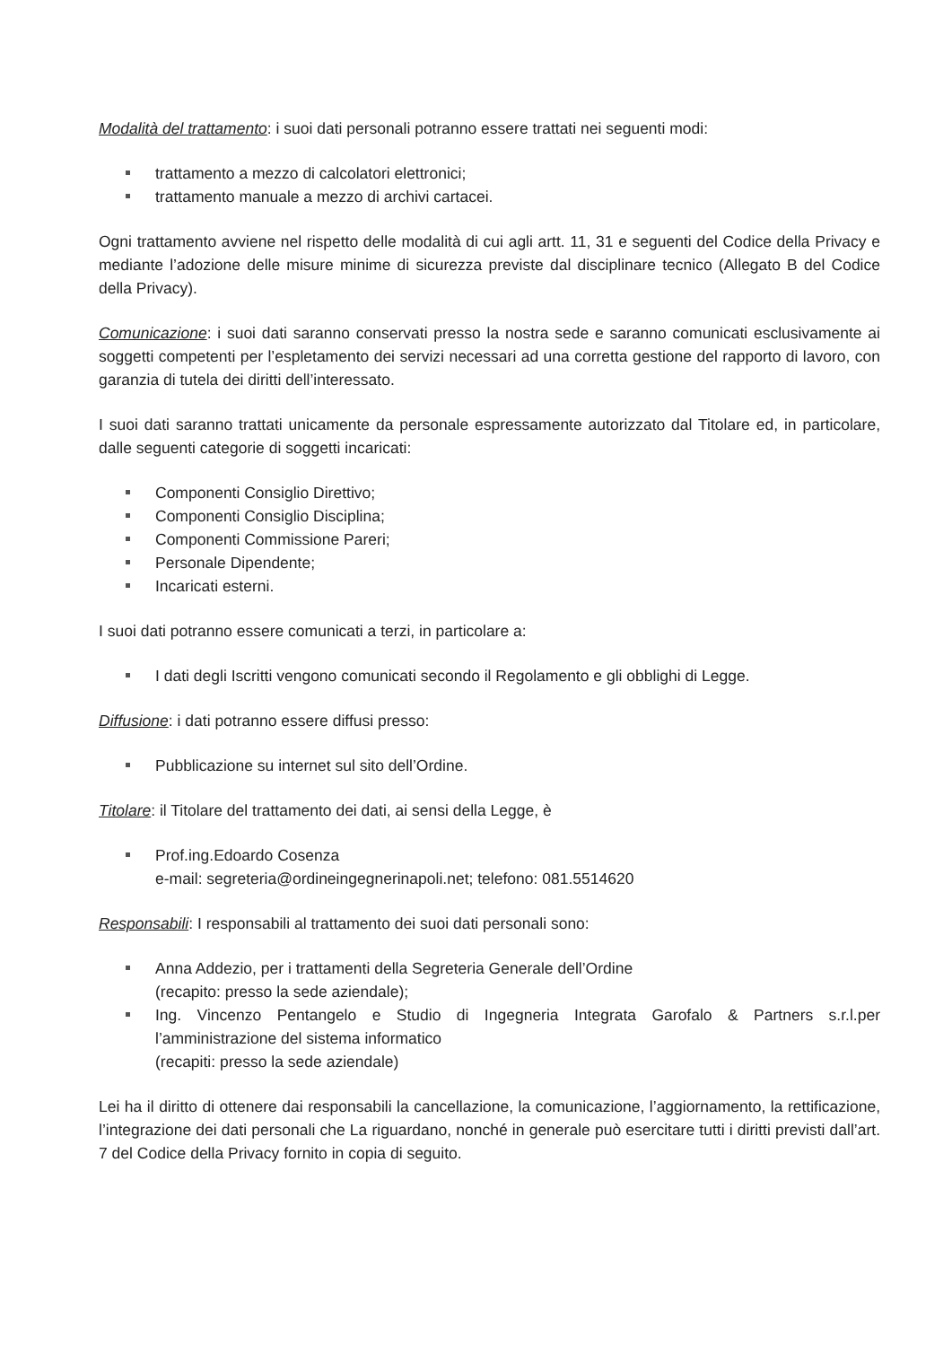Modalità del trattamento: i suoi dati personali potranno essere trattati nei seguenti modi:
trattamento a mezzo di calcolatori elettronici;
trattamento manuale a mezzo di archivi cartacei.
Ogni trattamento avviene nel rispetto delle modalità di cui agli artt. 11, 31 e seguenti del Codice della Privacy e mediante l’adozione delle misure minime di sicurezza previste dal disciplinare tecnico (Allegato B del Codice della Privacy).
Comunicazione: i suoi dati saranno conservati presso la nostra sede e saranno comunicati esclusivamente ai soggetti competenti per l’espletamento dei servizi necessari ad una corretta gestione del rapporto di lavoro, con garanzia di tutela dei diritti dell’interessato.
I suoi dati saranno trattati unicamente da personale espressamente autorizzato dal Titolare ed, in particolare, dalle seguenti categorie di soggetti incaricati:
Componenti Consiglio Direttivo;
Componenti Consiglio Disciplina;
Componenti Commissione Pareri;
Personale Dipendente;
Incaricati esterni.
I suoi dati potranno essere comunicati a terzi, in particolare a:
I dati degli Iscritti vengono comunicati secondo il Regolamento e gli obblighi di Legge.
Diffusione: i dati potranno essere diffusi presso:
Pubblicazione su internet sul sito dell’Ordine.
Titolare: il Titolare del trattamento dei dati, ai sensi della Legge, è
Prof.ing.Edoardo Cosenza
e-mail: segreteria@ordineingegnerinapoli.net; telefono: 081.5514620
Responsabili: I responsabili al trattamento dei suoi dati personali sono:
Anna Addezio, per i trattamenti della Segreteria Generale dell’Ordine
(recapito: presso la sede aziendale);
Ing. Vincenzo Pentangelo e Studio di Ingegneria Integrata Garofalo & Partners s.r.l.per l’amministrazione del sistema informatico
(recapiti: presso la sede aziendale)
Lei ha il diritto di ottenere dai responsabili la cancellazione, la comunicazione, l’aggiornamento, la rettificazione, l’integrazione dei dati personali che La riguardano, nonché in generale può esercitare tutti i diritti previsti dall’art. 7 del Codice della Privacy fornito in copia di seguito.